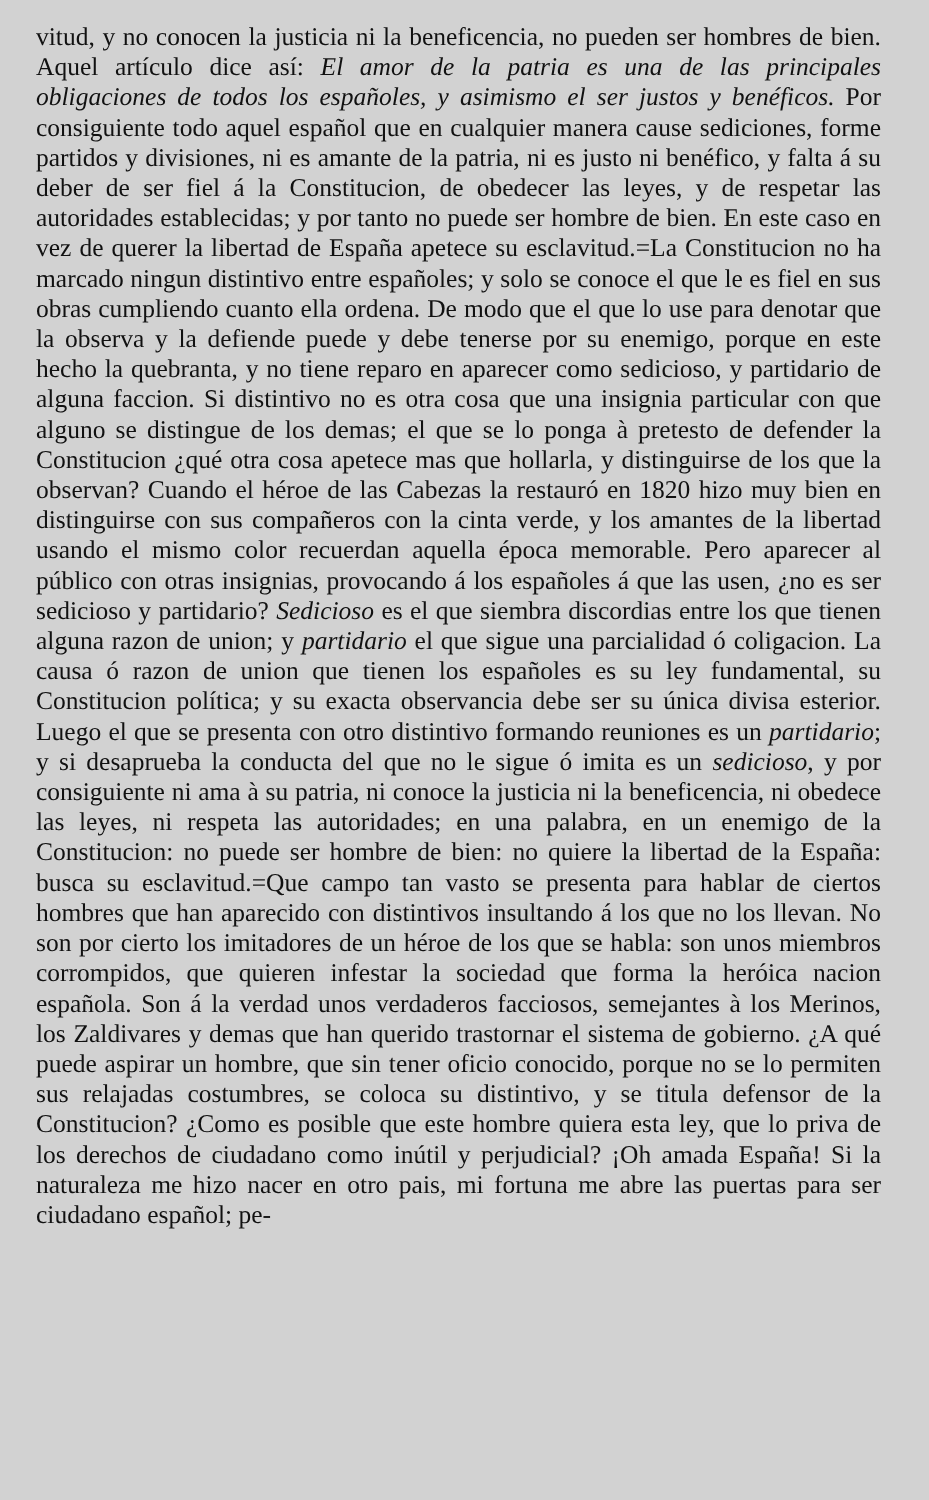vitud, y no conocen la justicia ni la beneficencia, no pueden ser hombres de bien. Aquel artículo dice así: El amor de la patria es una de las principales obligaciones de todos los españoles, y asimismo el ser justos y benéficos. Por consiguiente todo aquel español que en cualquier manera cause sediciones, forme partidos y divisiones, ni es amante de la patria, ni es justo ni benéfico, y falta á su deber de ser fiel á la Constitucion, de obedecer las leyes, y de respetar las autoridades establecidas; y por tanto no puede ser hombre de bien. En este caso en vez de querer la libertad de España apetece su esclavitud.=La Constitucion no ha marcado ningun distintivo entre españoles; y solo se conoce el que le es fiel en sus obras cumpliendo cuanto ella ordena. De modo que el que lo use para denotar que la observa y la defiende puede y debe tenerse por su enemigo, porque en este hecho la quebranta, y no tiene reparo en aparecer como sedicioso, y partidario de alguna faccion. Si distintivo no es otra cosa que una insignia particular con que alguno se distingue de los demas; el que se lo ponga à pretesto de defender la Constitucion ¿qué otra cosa apetece mas que hollarla, y distinguirse de los que la observan? Cuando el héroe de las Cabezas la restauró en 1820 hizo muy bien en distinguirse con sus compañeros con la cinta verde, y los amantes de la libertad usando el mismo color recuerdan aquella época memorable. Pero aparecer al público con otras insignias, provocando á los españoles á que las usen, ¿no es ser sedicioso y partidario? Sedicioso es el que siembra discordias entre los que tienen alguna razon de union; y partidario el que sigue una parcialidad ó coligacion. La causa ó razon de union que tienen los españoles es su ley fundamental, su Constitucion política; y su exacta observancia debe ser su única divisa esterior. Luego el que se presenta con otro distintivo formando reuniones es un partidario; y si desaprueba la conducta del que no le sigue ó imita es un sedicioso, y por consiguiente ni ama à su patria, ni conoce la justicia ni la beneficencia, ni obedece las leyes, ni respeta las autoridades; en una palabra, en un enemigo de la Constitucion: no puede ser hombre de bien: no quiere la libertad de la España: busca su esclavitud.=Que campo tan vasto se presenta para hablar de ciertos hombres que han aparecido con distintivos insultando á los que no los llevan. No son por cierto los imitadores de un héroe de los que se habla: son unos miembros corrompidos, que quieren infestar la sociedad que forma la heróica nacion española. Son á la verdad unos verdaderos facciosos, semejantes à los Merinos, los Zaldivares y demas que han querido trastornar el sistema de gobierno. ¿A qué puede aspirar un hombre, que sin tener oficio conocido, porque no se lo permiten sus relajadas costumbres, se coloca su distintivo, y se titula defensor de la Constitucion? ¿Como es posible que este hombre quiera esta ley, que lo priva de los derechos de ciudadano como inútil y perjudicial? ¡Oh amada España! Si la naturaleza me hizo nacer en otro pais, mi fortuna me abre las puertas para ser ciudadano español; pe-